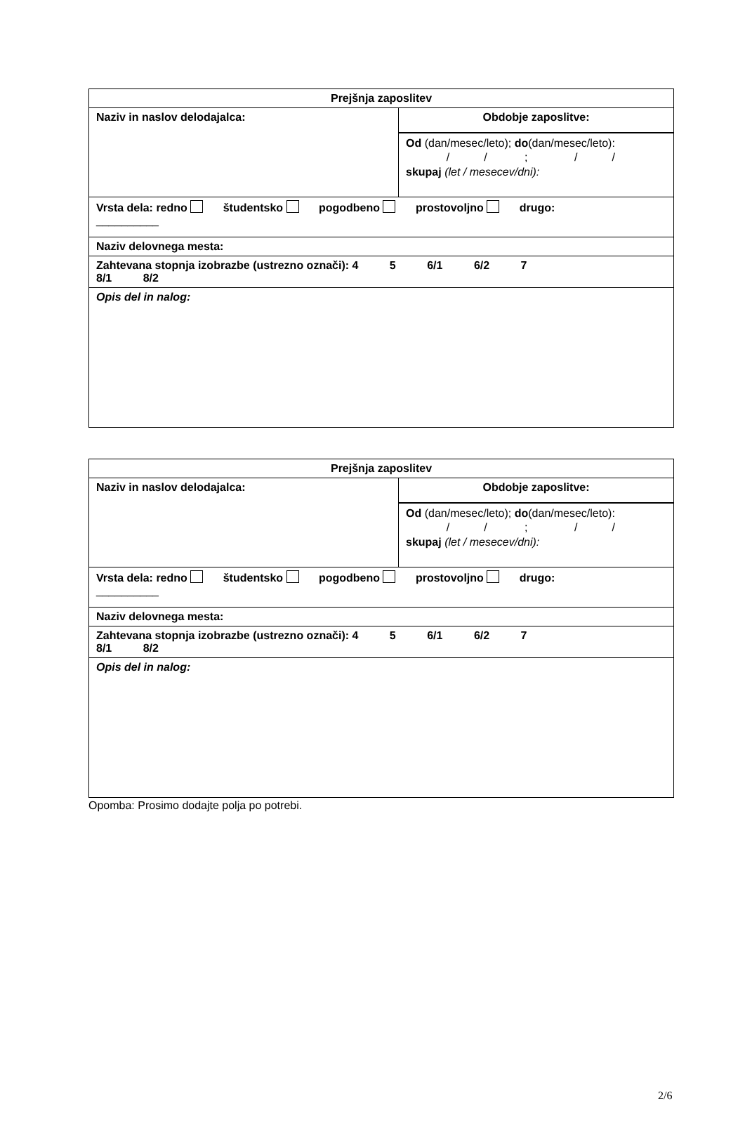| Prejšnja zaposlitev | |
| Naziv in naslov delodajalca: | Obdobje zaposlitve: |
| | Od (dan/mesec/leto); do (dan/mesec/leto): / / ; / / skupaj (let / mesecev/dni): |
| Vrsta dela: redno študentsko pogodbeno prostovoljno drugo: __________ | |
| Naziv delovnega mesta: | |
| Zahtevana stopnja izobrazbe (ustrezno označi): 4 5 6/1 6/2 7 8/1 8/2 | |
| Opis del in nalog: | |
| Prejšnja zaposlitev | |
| Naziv in naslov delodajalca: | Obdobje zaposlitve: |
| | Od (dan/mesec/leto); do (dan/mesec/leto): / / ; / / skupaj (let / mesecev/dni): |
| Vrsta dela: redno študentsko pogodbeno prostovoljno drugo: __________ | |
| Naziv delovnega mesta: | |
| Zahtevana stopnja izobrazbe (ustrezno označi): 4 5 6/1 6/2 7 8/1 8/2 | |
| Opis del in nalog: | |
Opomba: Prosimo dodajte polja po potrebi.
2/6